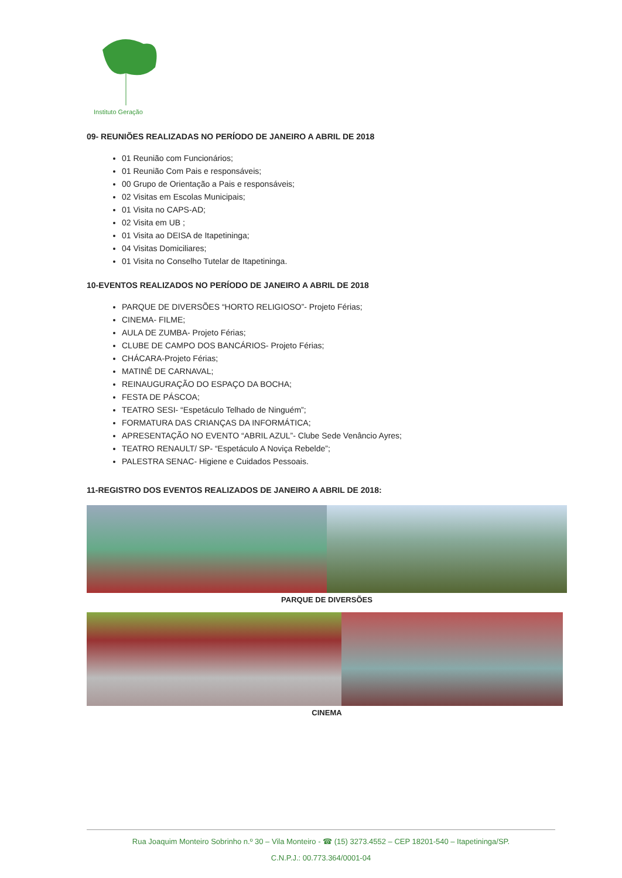Instituto Geração
09- REUNIÕES REALIZADAS NO PERÍODO DE JANEIRO A ABRIL DE 2018
01 Reunião com Funcionários;
01 Reunião Com Pais e responsáveis;
00 Grupo de Orientação a Pais e responsáveis;
02 Visitas em Escolas Municipais;
01 Visita no CAPS-AD;
02 Visita em UB ;
01 Visita ao DEISA de Itapetininga;
04 Visitas Domiciliares;
01 Visita no Conselho Tutelar de Itapetininga.
10-EVENTOS REALIZADOS NO PERÍODO DE JANEIRO A ABRIL DE 2018
PARQUE DE DIVERSÕES “HORTO RELIGIOSO”- Projeto Férias;
CINEMA- FILME;
AULA DE ZUMBA- Projeto Férias;
CLUBE DE CAMPO DOS BANCÁRIOS- Projeto Férias;
CHÁCARA-Projeto Férias;
MATINÊ DE CARNAVAL;
REINAUGURAÇÃO DO ESPAÇO DA BOCHA;
FESTA DE PÁSCOA;
TEATRO SESI- “Espetáculo Telhado de Ninguém”;
FORMATURA DAS CRIANÇAS DA INFORMÁTICA;
APRESENTAÇÃO NO EVENTO “ABRIL AZUL”- Clube Sede Venâncio Ayres;
TEATRO RENAULT/ SP- “Espetáculo A Noviça Rebelde”;
PALESTRA SENAC- Higiene e Cuidados Pessoais.
11-REGISTRO DOS EVENTOS REALIZADOS DE JANEIRO A ABRIL DE 2018:
PARQUE DE DIVERSÕES
CINEMA
Rua Joaquim Monteiro Sobrinho n.º 30 – Vila Monteiro - ☎ (15) 3273.4552 – CEP 18201-540 – Itapetininga/SP.
C.N.P.J.: 00.773.364/0001-04